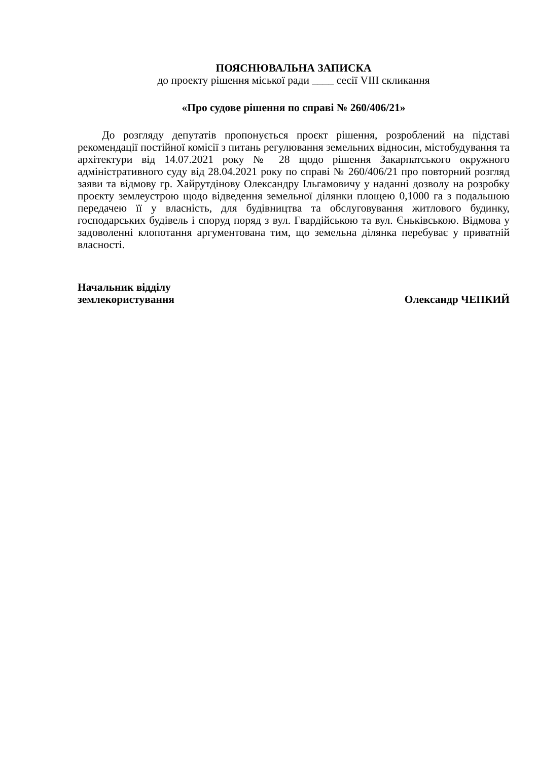ПОЯСНЮВАЛЬНА ЗАПИСКА
до проекту рішення міської ради ____ сесії VIII скликання
«Про судове рішення по справі № 260/406/21»
До розгляду депутатів пропонується проєкт рішення, розроблений на підставі рекомендації постійної комісії з питань регулювання земельних відносин, містобудування та архітектури від 14.07.2021 року № 28 щодо рішення Закарпатського окружного адміністративного суду від 28.04.2021 року по справі № 260/406/21 про повторний розгляд заяви та відмову гр. Хайрутдінову Олександру Ільгамовичу у наданні дозволу на розробку проєкту землеустрою щодо відведення земельної ділянки площею 0,1000 га з подальшою передачею її у власність, для будівництва та обслуговування житлового будинку, господарських будівель і споруд поряд з вул. Гвардійською та вул. Єньківською. Відмова у задоволенні клопотання аргументована тим, що земельна ділянка перебуває у приватній власності.
Начальник відділу
землекористування
Олександр ЧЕПКИЙ